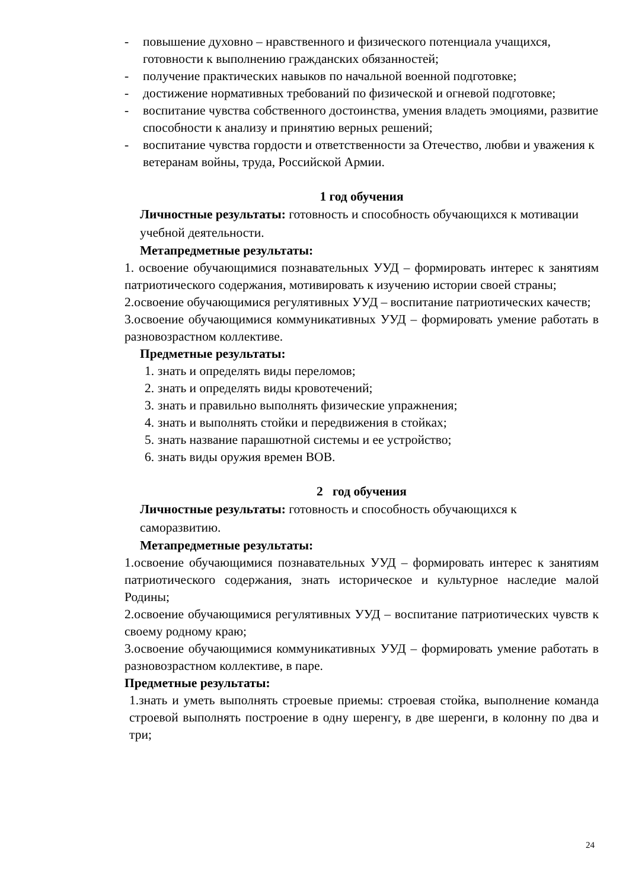- повышение духовно – нравственного и физического потенциала учащихся, готовности к выполнению гражданских обязанностей;
- получение практических навыков по начальной военной подготовке;
- достижение нормативных требований по физической и огневой подготовке;
- воспитание чувства собственного достоинства, умения владеть эмоциями, развитие способности к анализу и принятию верных решений;
- воспитание чувства гордости и ответственности за Отечество, любви и уважения к ветеранам войны, труда, Российской Армии.
1 год обучения
Личностные результаты: готовность и способность обучающихся к мотивации учебной деятельности.
Метапредметные результаты:
1. освоение обучающимися познавательных УУД – формировать интерес к занятиям патриотического содержания, мотивировать к изучению истории своей страны;
2.освоение обучающимися регулятивных УУД – воспитание патриотических качеств;
3.освоение обучающимися коммуникативных УУД – формировать умение работать в разновозрастном коллективе.
Предметные результаты:
1. знать и определять виды переломов;
2. знать и определять виды кровотечений;
3. знать и правильно выполнять физические упражнения;
4. знать и выполнять стойки и передвижения в стойках;
5. знать название парашютной системы и ее устройство;
6. знать виды оружия времен ВОВ.
2 год обучения
Личностные результаты: готовность и способность обучающихся к саморазвитию.
Метапредметные результаты:
1.освоение обучающимися познавательных УУД – формировать интерес к занятиям патриотического содержания, знать историческое и культурное наследие малой Родины;
2.освоение обучающимися регулятивных УУД – воспитание патриотических чувств к своему родному краю;
3.освоение обучающимися коммуникативных УУД – формировать умение работать в разновозрастном коллективе, в паре.
Предметные результаты:
1.знать и уметь выполнять строевые приемы: строевая стойка, выполнение команда строевой выполнять построение в одну шеренгу, в две шеренги, в колонну по два и три;
24